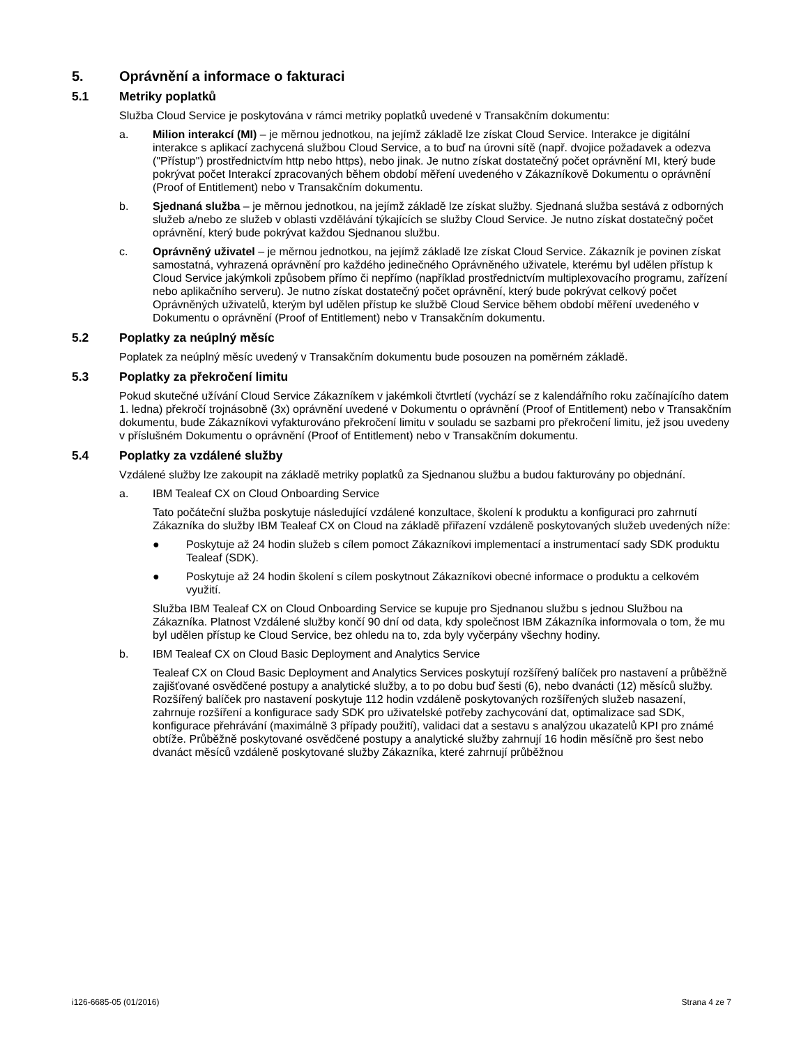5. Oprávnění a informace o fakturaci
5.1 Metriky poplatků
Služba Cloud Service je poskytována v rámci metriky poplatků uvedené v Transakčním dokumentu:
a. Milion interakcí (MI) – je měrnou jednotkou, na jejímž základě lze získat Cloud Service. Interakce je digitální interakce s aplikací zachycená službou Cloud Service, a to buď na úrovni sítě (např. dvojice požadavek a odezva ("Přístup") prostřednictvím http nebo https), nebo jinak. Je nutno získat dostatečný počet oprávnění MI, který bude pokrývat počet Interakcí zpracovaných během období měření uvedeného v Zákazníkově Dokumentu o oprávnění (Proof of Entitlement) nebo v Transakčním dokumentu.
b. Sjednaná služba – je měrnou jednotkou, na jejímž základě lze získat služby. Sjednaná služba sestává z odborných služeb a/nebo ze služeb v oblasti vzdělávání týkajících se služby Cloud Service. Je nutno získat dostatečný počet oprávnění, který bude pokrývat každou Sjednanou službu.
c. Oprávněný uživatel – je měrnou jednotkou, na jejímž základě lze získat Cloud Service. Zákazník je povinen získat samostatná, vyhrazená oprávnění pro každého jedinečného Oprávněného uživatele, kterému byl udělen přístup k Cloud Service jakýmkoli způsobem přímo či nepřímo (například prostřednictvím multiplexovacího programu, zařízení nebo aplikačního serveru). Je nutno získat dostatečný počet oprávnění, který bude pokrývat celkový počet Oprávněných uživatelů, kterým byl udělen přístup ke službě Cloud Service během období měření uvedeného v Dokumentu o oprávnění (Proof of Entitlement) nebo v Transakčním dokumentu.
5.2 Poplatky za neúplný měsíc
Poplatek za neúplný měsíc uvedený v Transakčním dokumentu bude posouzen na poměrném základě.
5.3 Poplatky za překročení limitu
Pokud skutečné užívání Cloud Service Zákazníkem v jakémkoli čtvrtletí (vychází se z kalendářního roku začínajícího datem 1. ledna) překročí trojnásobně (3x) oprávnění uvedené v Dokumentu o oprávnění (Proof of Entitlement) nebo v Transakčním dokumentu, bude Zákazníkovi vyfakturováno překročení limitu v souladu se sazbami pro překročení limitu, jež jsou uvedeny v příslušném Dokumentu o oprávnění (Proof of Entitlement) nebo v Transakčním dokumentu.
5.4 Poplatky za vzdálené služby
Vzdálené služby lze zakoupit na základě metriky poplatků za Sjednanou službu a budou fakturovány po objednání.
a. IBM Tealeaf CX on Cloud Onboarding Service
Tato počáteční služba poskytuje následující vzdálené konzultace, školení k produktu a konfiguraci pro zahrnutí Zákazníka do služby IBM Tealeaf CX on Cloud na základě přiřazení vzdáleně poskytovaných služeb uvedených níže:
● Poskytuje až 24 hodin služeb s cílem pomoct Zákazníkovi implementací a instrumentací sady SDK produktu Tealeaf (SDK).
● Poskytuje až 24 hodin školení s cílem poskytnout Zákazníkovi obecné informace o produktu a celkovém využití.
Služba IBM Tealeaf CX on Cloud Onboarding Service se kupuje pro Sjednanou službu s jednou Službou na Zákazníka. Platnost Vzdálené služby končí 90 dní od data, kdy společnost IBM Zákazníka informovala o tom, že mu byl udělen přístup ke Cloud Service, bez ohledu na to, zda byly vyčerpány všechny hodiny.
b. IBM Tealeaf CX on Cloud Basic Deployment and Analytics Service
Tealeaf CX on Cloud Basic Deployment and Analytics Services poskytují rozšířený balíček pro nastavení a průběžně zajišťované osvědčené postupy a analytické služby, a to po dobu buď šesti (6), nebo dvanácti (12) měsíců služby. Rozšířený balíček pro nastavení poskytuje 112 hodin vzdáleně poskytovaných rozšířených služeb nasazení, zahrnuje rozšíření a konfigurace sady SDK pro uživatelské potřeby zachycování dat, optimalizace sad SDK, konfigurace přehrávání (maximálně 3 případy použití), validaci dat a sestavu s analýzou ukazatelů KPI pro známé obtíže. Průběžně poskytované osvědčené postupy a analytické služby zahrnují 16 hodin měsíčně pro šest nebo dvanáct měsíců vzdáleně poskytované služby Zákazníka, které zahrnují průběžnou
i126-6685-05 (01/2016) Strana 4 ze 7